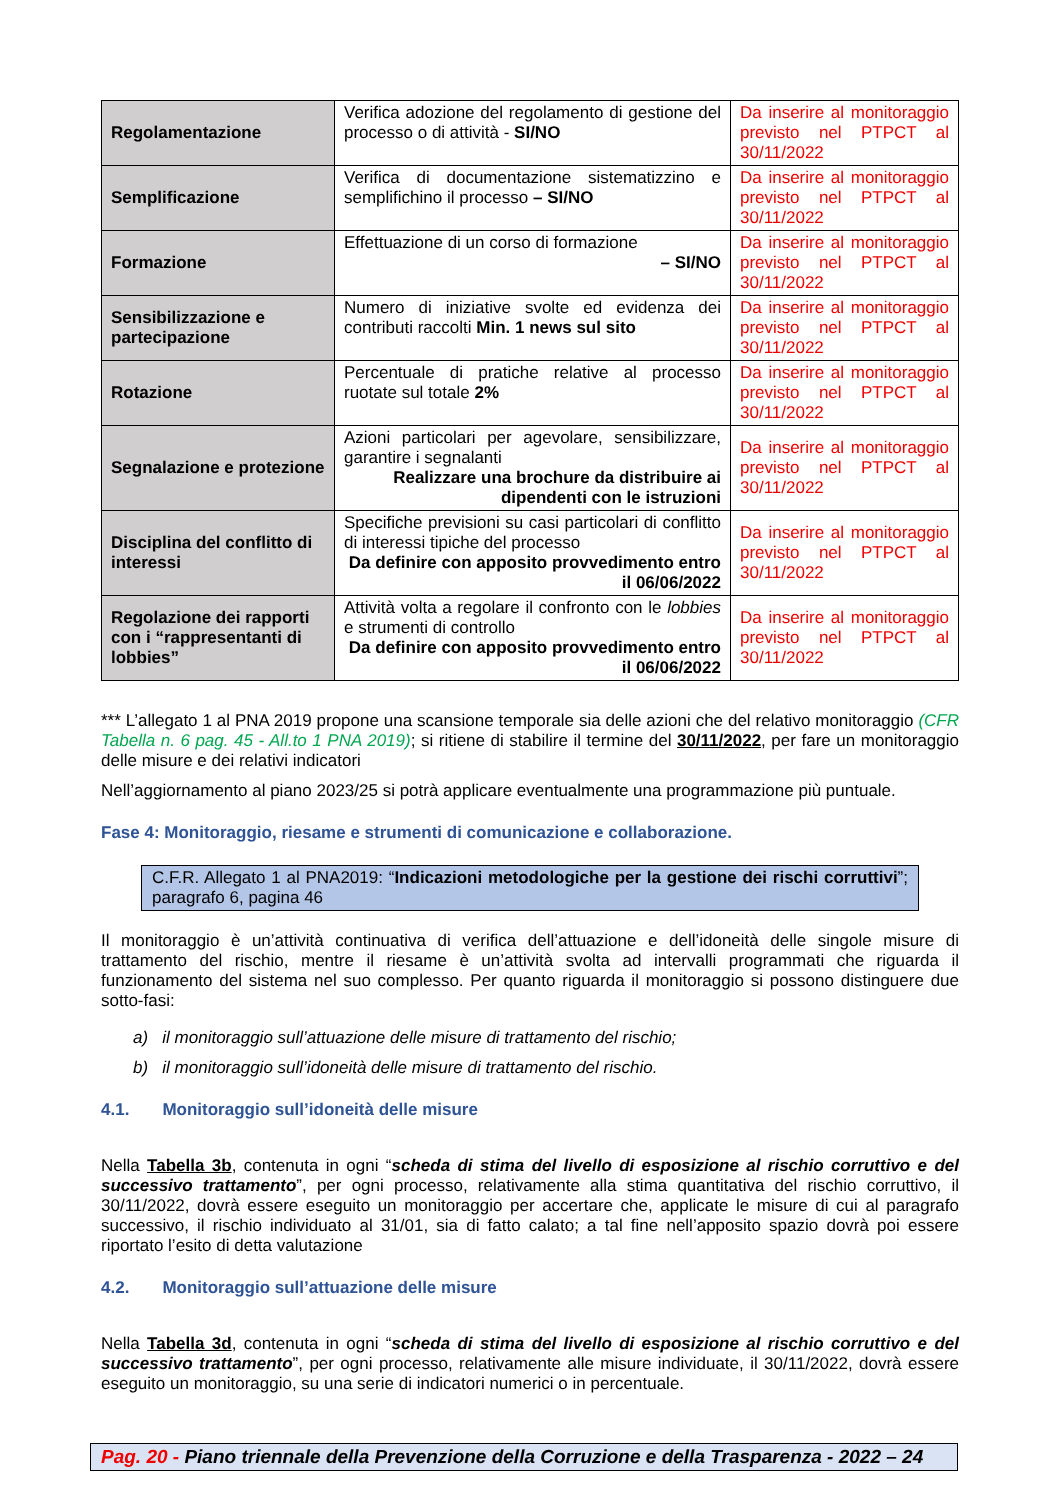| Regolamentazione | Verifica adozione del regolamento di gestione del processo o di attività - SI/NO | Da inserire al monitoraggio previsto nel PTPCT al 30/11/2022 |
| Semplificazione | Verifica di documentazione sistematizzino e semplifichino il processo – SI/NO | Da inserire al monitoraggio previsto nel PTPCT al 30/11/2022 |
| Formazione | Effettuazione di un corso di formazione – SI/NO | Da inserire al monitoraggio previsto nel PTPCT al 30/11/2022 |
| Sensibilizzazione e partecipazione | Numero di iniziative svolte ed evidenza dei contributi raccolti Min. 1 news sul sito | Da inserire al monitoraggio previsto nel PTPCT al 30/11/2022 |
| Rotazione | Percentuale di pratiche relative al processo ruotate sul totale 2% | Da inserire al monitoraggio previsto nel PTPCT al 30/11/2022 |
| Segnalazione e protezione | Azioni particolari per agevolare, sensibilizzare, garantire i segnalanti Realizzare una brochure da distribuire ai dipendenti con le istruzioni | Da inserire al monitoraggio previsto nel PTPCT al 30/11/2022 |
| Disciplina del conflitto di interessi | Specifiche previsioni su casi particolari di conflitto di interessi tipiche del processo Da definire con apposito provvedimento entro il 06/06/2022 | Da inserire al monitoraggio previsto nel PTPCT al 30/11/2022 |
| Regolazione dei rapporti con i “rappresentanti di lobbies” | Attività volta a regolare il confronto con le lobbies e strumenti di controllo Da definire con apposito provvedimento entro il 06/06/2022 | Da inserire al monitoraggio previsto nel PTPCT al 30/11/2022 |
*** L’allegato 1 al PNA 2019 propone una scansione temporale sia delle azioni che del relativo monitoraggio (CFR Tabella n. 6 pag. 45 - All.to 1 PNA 2019); si ritiene di stabilire il termine del 30/11/2022, per fare un monitoraggio delle misure e dei relativi indicatori
Nell’aggiornamento al piano 2023/25 si potrà applicare eventualmente una programmazione più puntuale.
Fase 4: Monitoraggio, riesame e strumenti di comunicazione e collaborazione.
C.F.R. Allegato 1 al PNA2019: “Indicazioni metodologiche per la gestione dei rischi corruttivi”; paragrafo 6, pagina 46
Il monitoraggio è un’attività continuativa di verifica dell’attuazione e dell’idoneità delle singole misure di trattamento del rischio, mentre il riesame è un’attività svolta ad intervalli programmati che riguarda il funzionamento del sistema nel suo complesso. Per quanto riguarda il monitoraggio si possono distinguere due sotto-fasi:
a) il monitoraggio sull’attuazione delle misure di trattamento del rischio;
b) il monitoraggio sull’idoneità delle misure di trattamento del rischio.
4.1. Monitoraggio sull’idoneità delle misure
Nella Tabella 3b, contenuta in ogni “scheda di stima del livello di esposizione al rischio corruttivo e del successivo trattamento”, per ogni processo, relativamente alla stima quantitativa del rischio corruttivo, il 30/11/2022, dovrà essere eseguito un monitoraggio per accertare che, applicate le misure di cui al paragrafo successivo, il rischio individuato al 31/01, sia di fatto calato; a tal fine nell’apposito spazio dovrà poi essere riportato l’esito di detta valutazione
4.2. Monitoraggio sull’attuazione delle misure
Nella Tabella 3d, contenuta in ogni “scheda di stima del livello di esposizione al rischio corruttivo e del successivo trattamento”, per ogni processo, relativamente alle misure individuate, il 30/11/2022, dovrà essere eseguito un monitoraggio, su una serie di indicatori numerici o in percentuale.
Pag. 20 - Piano triennale della Prevenzione della Corruzione e della Trasparenza - 2022 – 24